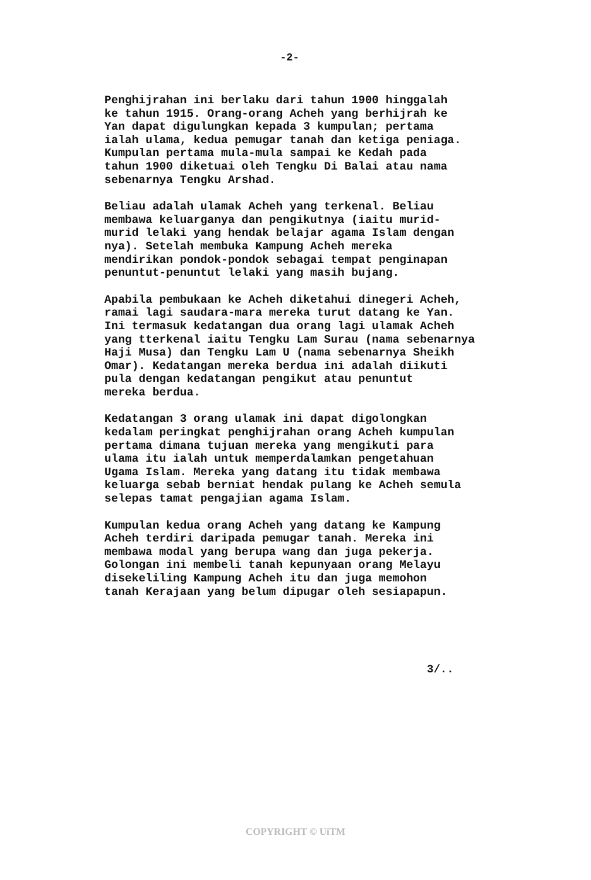-2-
Penghijrahan ini berlaku dari tahun 1900 hinggalah ke tahun 1915. Orang-orang Acheh yang berhijrah ke Yan dapat digulungkan kepada 3 kumpulan; pertama ialah ulama, kedua pemugar tanah dan ketiga peniaga. Kumpulan pertama mula-mula sampai ke Kedah pada tahun 1900 diketuai oleh Tengku Di Balai atau nama sebenarnya Tengku Arshad.
Beliau adalah ulamak Acheh yang terkenal. Beliau membawa keluarganya dan pengikutnya (iaitu murid- murid lelaki yang hendak belajar agama Islam dengan nya). Setelah membuka Kampung Acheh mereka mendirikan pondok-pondok sebagai tempat penginapan penuntut-penuntut lelaki yang masih bujang.
Apabila pembukaan ke Acheh diketahui dinegeri Acheh, ramai lagi saudara-mara mereka turut datang ke Yan. Ini termasuk kedatangan dua orang lagi ulamak Acheh yang tterkenal iaitu Tengku Lam Surau (nama sebenarnya Haji Musa) dan Tengku Lam U (nama sebenarnya Sheikh Omar). Kedatangan mereka berdua ini adalah diikuti pula dengan kedatangan pengikut atau penuntut mereka berdua.
Kedatangan 3 orang ulamak ini dapat digolongkan kedalam peringkat penghijrahan orang Acheh kumpulan pertama dimana tujuan mereka yang mengikuti para ulama itu ialah untuk memperdalamkan pengetahuan Ugama Islam. Mereka yang datang itu tidak membawa keluarga sebab berniat hendak pulang ke Acheh semula selepas tamat pengajian agama Islam.
Kumpulan kedua orang Acheh yang datang ke Kampung Acheh terdiri daripada pemugar tanah. Mereka ini membawa modal yang berupa wang dan juga pekerja. Golongan ini membeli tanah kepunyaan orang Melayu disekeliling Kampung Acheh itu dan juga memohon tanah Kerajaan yang belum dipugar oleh sesiapapun.
3/..
COPYRIGHT © UiTM